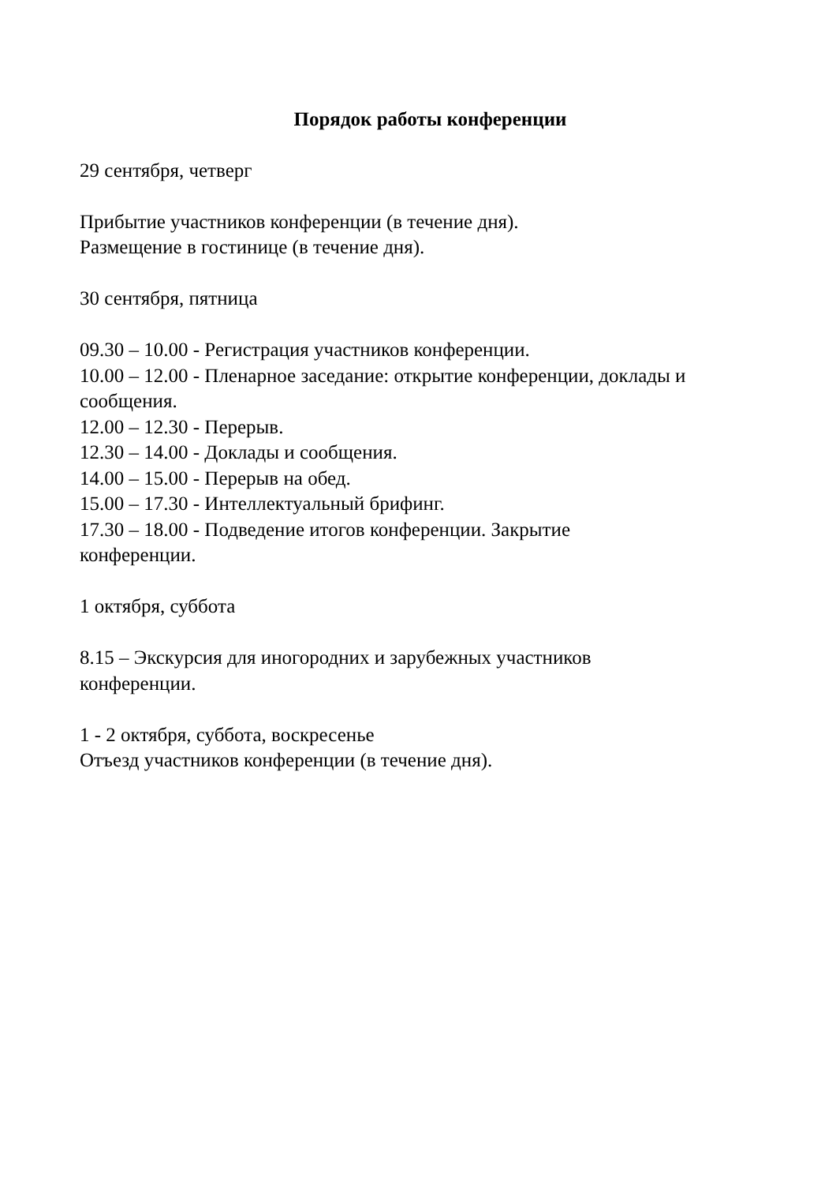Порядок работы конференции
29 сентября, четверг
Прибытие участников конференции (в течение дня).
Размещение в гостинице (в течение дня).
30 сентября, пятница
09.30 – 10.00 - Регистрация участников конференции.
10.00 – 12.00 - Пленарное заседание: открытие конференции, доклады и сообщения.
12.00 – 12.30 - Перерыв.
12.30 – 14.00 - Доклады и сообщения.
14.00 – 15.00 - Перерыв на обед.
15.00 – 17.30 - Интеллектуальный брифинг.
17.30 – 18.00 - Подведение итогов конференции. Закрытие
конференции.
1 октября, суббота
8.15 – Экскурсия для иногородних и зарубежных участников
конференции.
1 - 2 октября, суббота, воскресенье
Отъезд участников конференции (в течение дня).